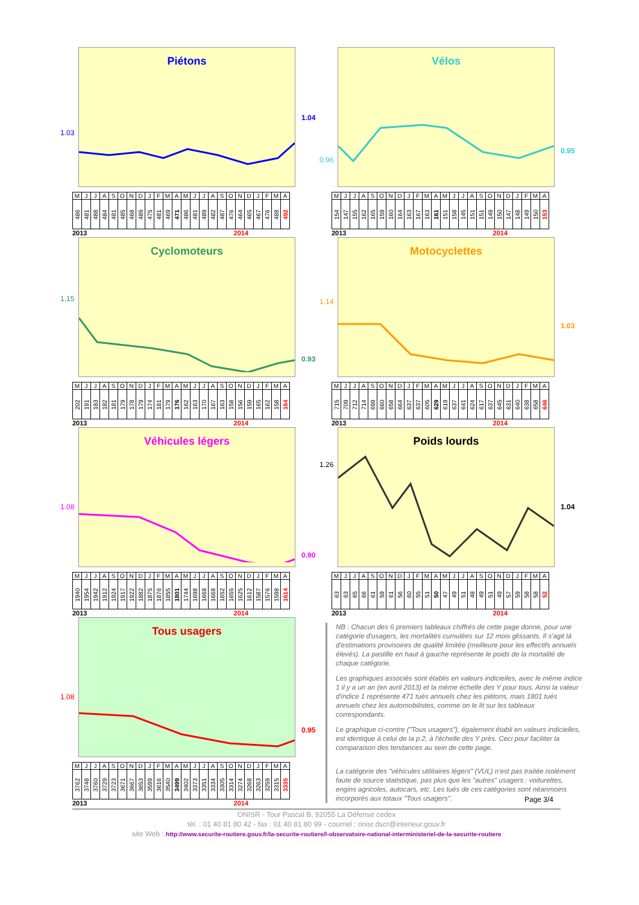Piétons
| M | J | J | A | S | O | N | D | J | F | M | A | M | J | J | A | S | O | N | D | J | F | M | A |
| 486 | 481 | 488 | 484 | 481 | 485 | 468 | 489 | 475 | 481 | 469 | 471 | 486 | 481 | 489 | 482 | 487 | 476 | 464 | 465 | 467 | 476 | 488 | 492 |
2013 2014
1.03
1.04
Vélos
| M | J | J | A | S | O | N | D | J | F | M | A | M | J | J | A | S | O | N | D | J | F | M | A |
| 154 | 147 | 155 | 162 | 165 | 159 | 160 | 164 | 163 | 167 | 163 | 161 | 151 | 158 | 145 | 151 | 151 | 149 | 150 | 147 | 148 | 149 | 150 | 153 |
2013 2014
0.96
0.95
Cyclomoteurs
| M | J | J | A | S | O | N | D | J | F | M | A | M | J | J | A | S | O | N | D | J | F | M | A |
| 202 | 191 | 183 | 182 | 181 | 179 | 178 | 179 | 174 | 181 | 179 | 176 | 162 | 163 | 170 | 167 | 163 | 158 | 156 | 159 | 165 | 162 | 158 | 164 |
2013 2014
1.15
0.93
Motocyclettes
| M | J | J | A | S | O | N | D | J | F | M | A | M | J | J | A | S | O | N | D | J | F | M | A |
| 715 | 709 | 712 | 714 | 699 | 660 | 658 | 664 | 637 | 637 | 605 | 629 | 619 | 637 | 641 | 624 | 617 | 637 | 645 | 631 | 640 | 638 | 658 | 646 |
2013 2014
1.14
1.03
Véhicules légers
| M | J | J | A | S | O | N | D | J | F | M | A | M | J | J | A | S | O | N | D | J | F | M | A |
| 1940 | 1954 | 1942 | 1912 | 1924 | 1917 | 1922 | 1882 | 1875 | 1876 | 1855 | 1801 | 1744 | 1698 | 1668 | 1668 | 1652 | 1655 | 1625 | 1612 | 1587 | 1576 | 1598 | 1614 |
2013 2014
1.08
0.90
Poids lourds
| M | J | J | A | S | O | N | D | J | F | M | A | M | J | J | A | S | O | N | D | J | F | M | A |
| 63 | 63 | 65 | 66 | 61 | 59 | 61 | 56 | 60 | 55 | 51 | 50 | 47 | 49 | 51 | 48 | 49 | 51 | 49 | 57 | 59 | 58 | 58 | 52 |
2013 2014
1.26
1.04
Tous usagers
| M | J | J | A | S | O | N | D | J | F | M | A | M | J | J | A | S | O | N | D | J | F | M | A |
| 3762 | 3748 | 3760 | 3729 | 3723 | 3671 | 3667 | 3653 | 3599 | 3616 | 3540 | 3499 | 3402 | 3373 | 3351 | 3334 | 3305 | 3314 | 3274 | 3268 | 3263 | 3259 | 3315 | 3335 |
2013 2014
1.08
0.95
NB : Chacun des 6 premiers tableaux chiffrés de cette page donne, pour une catégorie d'usagers, les mortalités cumulées sur 12 mois glissants. Il s'agit là d'estimations provisoires de qualité limitée (meilleure pour les effectifs annuels élevés). La pastille en haut à gauche représente le poids de la mortalité de chaque catégorie.
Les graphiques associés sont établis en valeurs indicielles, avec le même indice 1 il y a un an (en avril 2013) et la même échelle des Y pour tous. Ainsi la valeur d'indice 1 représente 471 tués annuels chez les piétons, mais 1801 tués annuels chez les automobilistes, comme on le lit sur les tableaux correspondants.
Le graphique ci-contre ("Tous usagers"), également établi en valeurs indicielles, est identique à celui de la p.2, à l'échelle des Y près. Ceci pour faciliter la comparaison des tendances au sein de cette page.
La catégorie des "véhicules utilitaires légers" (VUL) n'est pas traitée isolément faute de source statistique, pas plus que les "autres" usagers : voiturettes, engins agricoles, autocars, etc. Les tués de ces catégories sont néanmoins incorporés aux totaux "Tous usagers".
Page 3/4
ONISR - Tour Pascal B, 92055 La Défense cedex
tél. : 01 40 81 80 42 - fax : 01 40 81 80 99 - courriel : onisr.dscr@interieur.gouv.fr
site Web : http://www.securite-routiere.gouv.fr/la-securite-routiere/l-observatoire-national-interministeriel-de-la-securite-routiere